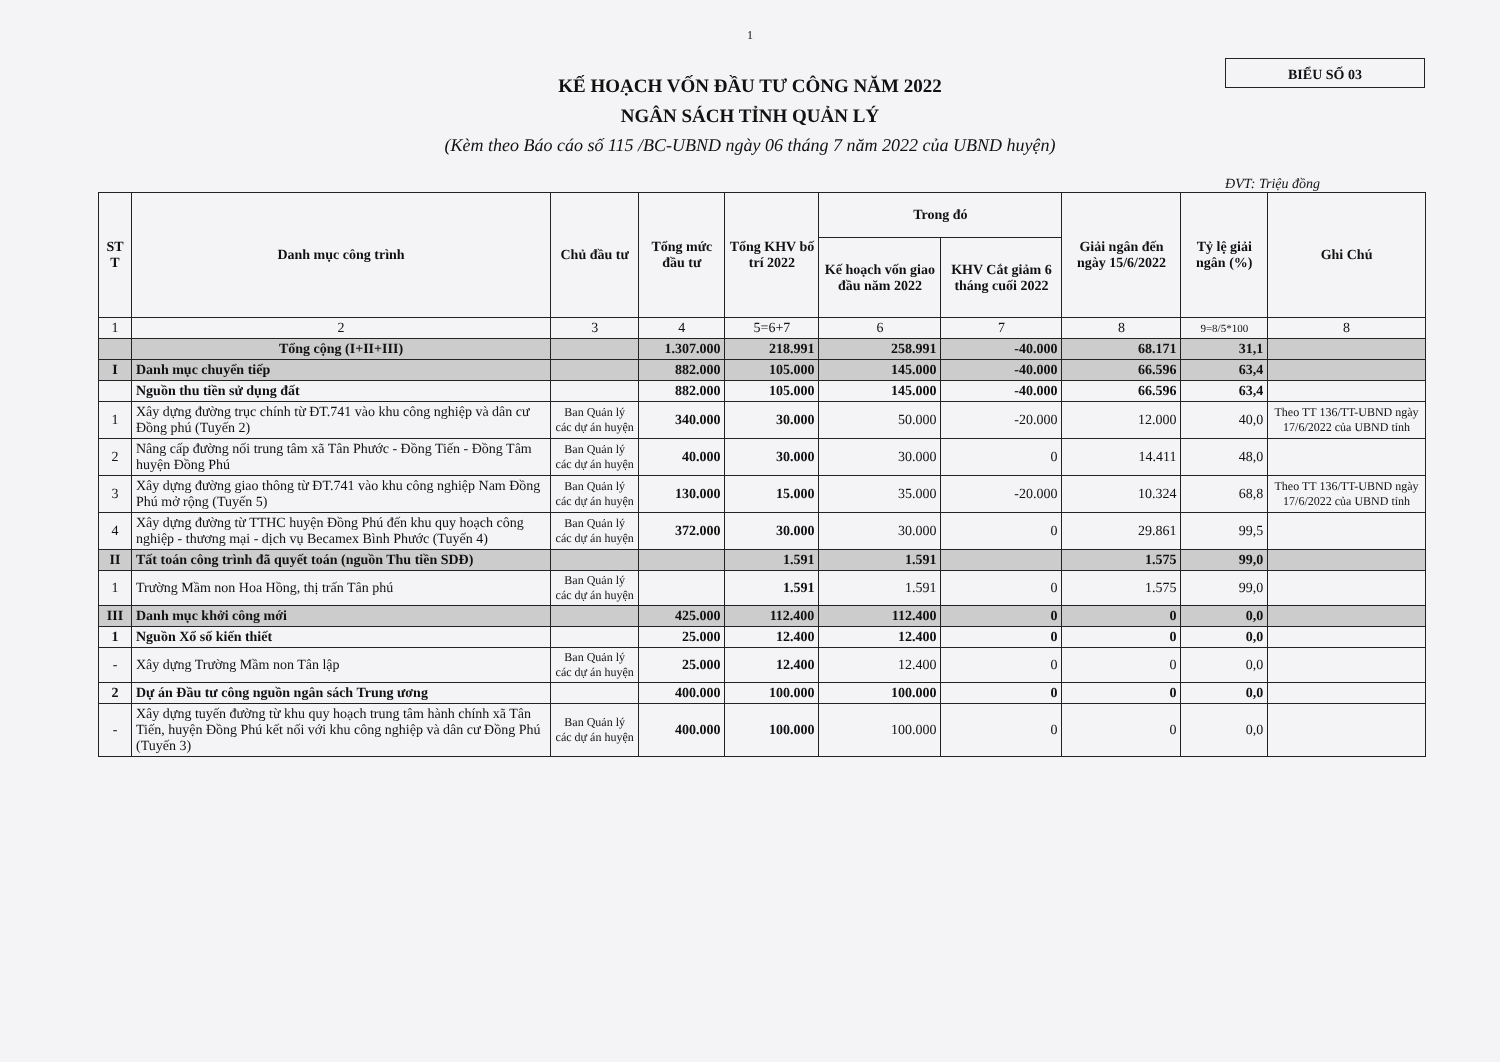1
BIỂU SỐ 03
KẾ HOẠCH VỐN ĐẦU TƯ CÔNG NĂM 2022
NGÂN SÁCH TỈNH QUẢN LÝ
(Kèm theo Báo cáo số 115 /BC-UBND ngày 06 tháng 7 năm 2022 của UBND huyện)
ĐVT: Triệu đồng
| ST T | Danh mục công trình | Chủ đầu tư | Tổng mức đầu tư | Tổng KHV bố trí 2022 | Trong đó | | Giải ngân đến ngày 15/6/2022 | Tỷ lệ giải ngân (%) | Ghi Chú |
| --- | --- | --- | --- | --- | --- | --- | --- | --- | --- |
| | | | | | Kế hoạch vốn giao đầu năm 2022 | KHV Cắt giảm 6 tháng cuối 2022 | | | |
| 1 | 2 | 3 | 4 | 5=6+7 | 6 | 7 | 8 | 9=8/5*100 | 8 |
| | Tổng cộng (I+II+III) | | 1.307.000 | 218.991 | 258.991 | -40.000 | 68.171 | 31,1 | |
| I | Danh mục chuyển tiếp | | 882.000 | 105.000 | 145.000 | -40.000 | 66.596 | 63,4 | |
| | Nguồn thu tiền sử dụng đất | | 882.000 | 105.000 | 145.000 | -40.000 | 66.596 | 63,4 | |
| 1 | Xây dựng đường trục chính từ ĐT.741 vào khu công nghiệp và dân cư Đồng phú (Tuyến 2) | Ban Quản lý các dự án huyện | 340.000 | 30.000 | 50.000 | -20.000 | 12.000 | 40,0 | Theo TT 136/TT-UBND ngày 17/6/2022 của UBND tỉnh |
| 2 | Nâng cấp đường nối trung tâm xã Tân Phước - Đồng Tiến - Đồng Tâm huyện Đồng Phú | Ban Quản lý các dự án huyện | 40.000 | 30.000 | 30.000 | 0 | 14.411 | 48,0 | |
| 3 | Xây dựng đường giao thông từ ĐT.741 vào khu công nghiệp Nam Đồng Phú mở rộng (Tuyến 5) | Ban Quản lý các dự án huyện | 130.000 | 15.000 | 35.000 | -20.000 | 10.324 | 68,8 | Theo TT 136/TT-UBND ngày 17/6/2022 của UBND tỉnh |
| 4 | Xây dựng đường từ TTHC huyện Đồng Phú đến khu quy hoạch công nghiệp - thương mại - dịch vụ Becamex Bình Phước (Tuyến 4) | Ban Quản lý các dự án huyện | 372.000 | 30.000 | 30.000 | 0 | 29.861 | 99,5 | |
| II | Tất toán công trình đã quyết toán (nguồn Thu tiền SDĐ) | | | 1.591 | 1.591 | | 1.575 | 99,0 | |
| 1 | Trường Mầm non Hoa Hồng, thị trấn Tân phú | Ban Quản lý các dự án huyện | | 1.591 | 1.591 | 0 | 1.575 | 99,0 | |
| III | Danh mục khởi công mới | | 425.000 | 112.400 | 112.400 | 0 | 0 | 0,0 | |
| 1 | Nguồn Xổ số kiến thiết | | 25.000 | 12.400 | 12.400 | 0 | 0 | 0,0 | |
| - | Xây dựng Trường Mầm non Tân lập | Ban Quản lý các dự án huyện | 25.000 | 12.400 | 12.400 | 0 | 0 | 0,0 | |
| 2 | Dự án Đầu tư công nguồn ngân sách Trung ương | | 400.000 | 100.000 | 100.000 | 0 | 0 | 0,0 | |
| - | Xây dựng tuyến đường từ khu quy hoạch trung tâm hành chính xã Tân Tiến, huyện Đồng Phú kết nối với khu công nghiệp và dân cư Đồng Phú (Tuyến 3) | Ban Quản lý các dự án huyện | 400.000 | 100.000 | 100.000 | 0 | 0 | 0,0 | |